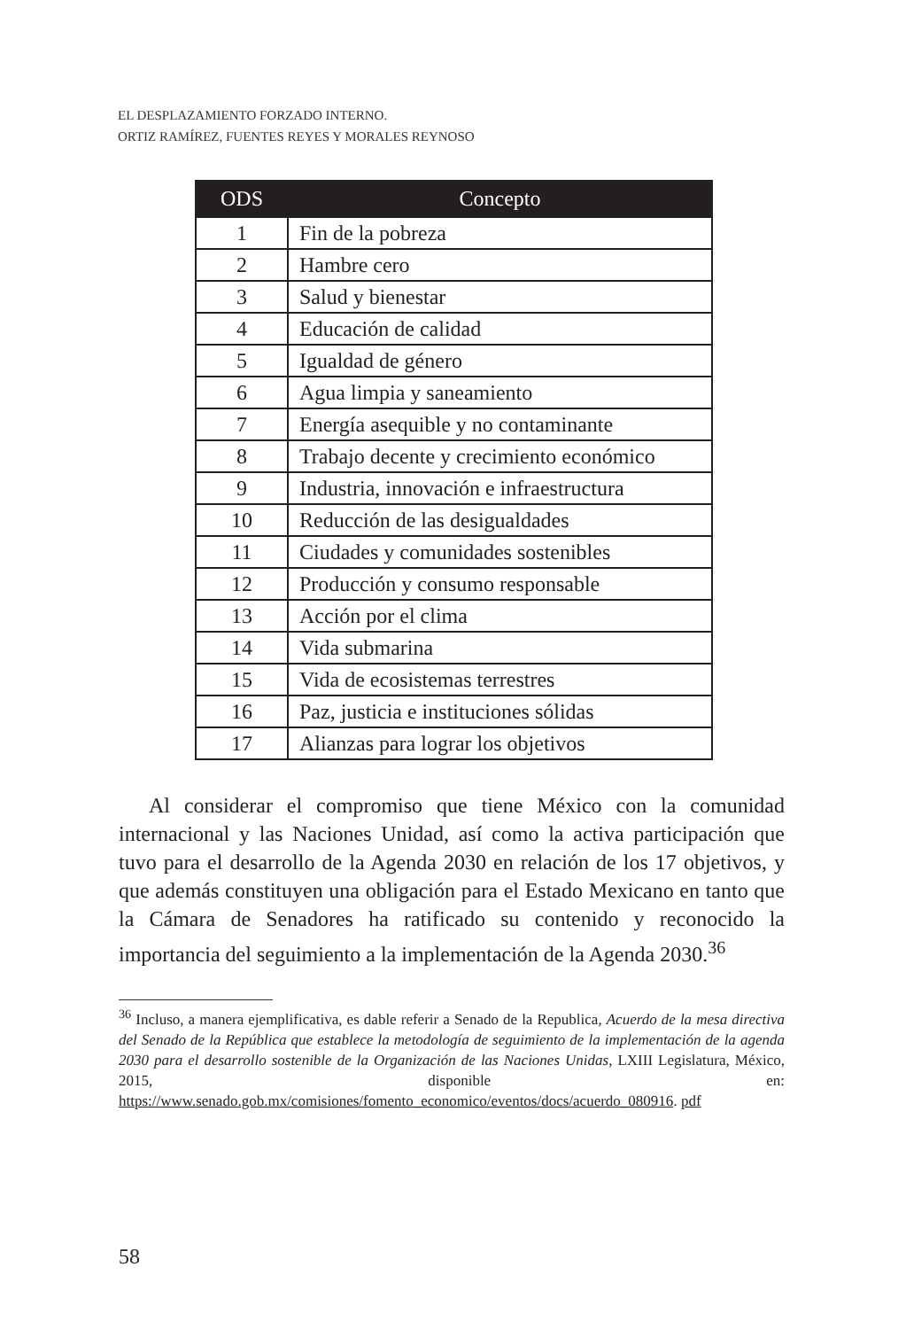EL DESPLAZAMIENTO FORZADO INTERNO.
ORTIZ RAMÍREZ, FUENTES REYES Y MORALES REYNOSO
| ODS | Concepto |
| --- | --- |
| 1 | Fin de la pobreza |
| 2 | Hambre cero |
| 3 | Salud y bienestar |
| 4 | Educación de calidad |
| 5 | Igualdad de género |
| 6 | Agua limpia y saneamiento |
| 7 | Energía asequible y no contaminante |
| 8 | Trabajo decente y crecimiento económico |
| 9 | Industria, innovación e infraestructura |
| 10 | Reducción de las desigualdades |
| 11 | Ciudades y comunidades sostenibles |
| 12 | Producción y consumo responsable |
| 13 | Acción por el clima |
| 14 | Vida submarina |
| 15 | Vida de ecosistemas terrestres |
| 16 | Paz, justicia e instituciones sólidas |
| 17 | Alianzas para lograr los objetivos |
Al considerar el compromiso que tiene México con la comunidad internacional y las Naciones Unidad, así como la activa participación que tuvo para el desarrollo de la Agenda 2030 en relación de los 17 objetivos, y que además constituyen una obligación para el Estado Mexicano en tanto que la Cámara de Senadores ha ratificado su contenido y reconocido la importancia del seguimiento a la implementación de la Agenda 2030.<sup>36</sup>
<sup>36</sup> Incluso, a manera ejemplificativa, es dable referir a Senado de la Republica, Acuerdo de la mesa directiva del Senado de la República que establece la metodología de seguimiento de la implementación de la agenda 2030 para el desarrollo sostenible de la Organización de las Naciones Unidas, LXIII Legislatura, México, 2015, disponible en: https://www.senado.gob.mx/comisiones/fomento_economico/eventos/docs/acuerdo_080916. pdf
58